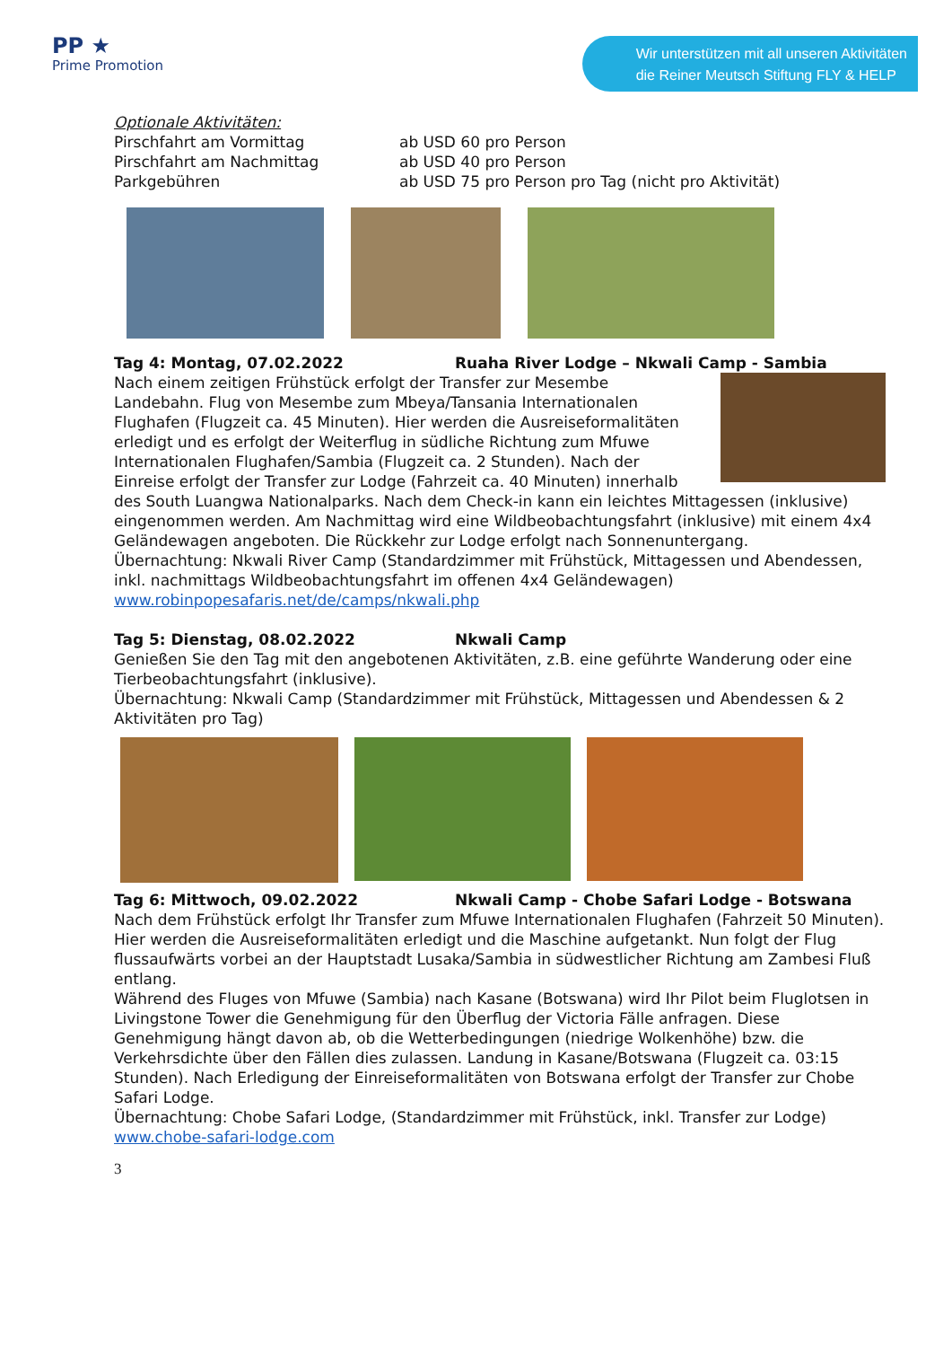PP ★
Prime Promotion
Wir unterstützen mit all unseren Aktivitäten
die Reiner Meutsch Stiftung FLY & HELP
Optionale Aktivitäten:
Pirschfahrt am Vormittag ab USD 60 pro Person
Pirschfahrt am Nachmittag ab USD 40 pro Person
Parkgebühren ab USD 75 pro Person pro Tag (nicht pro Aktivität)
Tag 4: Montag, 07.02.2022 Ruaha River Lodge – Nkwali Camp - Sambia
Nach einem zeitigen Frühstück erfolgt der Transfer zur Mesembe Landebahn. Flug von Mesembe zum Mbeya/Tansania Internationalen Flughafen (Flugzeit ca. 45 Minuten). Hier werden die Ausreiseformalitäten erledigt und es erfolgt der Weiterflug in südliche Richtung zum Mfuwe Internationalen Flughafen/Sambia (Flugzeit ca. 2 Stunden). Nach der Einreise erfolgt der Transfer zur Lodge (Fahrzeit ca. 40 Minuten) innerhalb des South Luangwa Nationalparks. Nach dem Check-in kann ein leichtes Mittagessen (inklusive) eingenommen werden. Am Nachmittag wird eine Wildbeobachtungsfahrt (inklusive) mit einem 4x4 Geländewagen angeboten. Die Rückkehr zur Lodge erfolgt nach Sonnenuntergang.
Übernachtung: Nkwali River Camp (Standardzimmer mit Frühstück, Mittagessen und Abendessen, inkl. nachmittags Wildbeobachtungsfahrt im offenen 4x4 Geländewagen)
www.robinpopesafaris.net/de/camps/nkwali.php
Tag 5: Dienstag, 08.02.2022 Nkwali Camp
Genießen Sie den Tag mit den angebotenen Aktivitäten, z.B. eine geführte Wanderung oder eine Tierbeobachtungsfahrt (inklusive).
Übernachtung: Nkwali Camp (Standardzimmer mit Frühstück, Mittagessen und Abendessen & 2 Aktivitäten pro Tag)
Tag 6: Mittwoch, 09.02.2022 Nkwali Camp - Chobe Safari Lodge - Botswana
Nach dem Frühstück erfolgt Ihr Transfer zum Mfuwe Internationalen Flughafen (Fahrzeit 50 Minuten). Hier werden die Ausreiseformalitäten erledigt und die Maschine aufgetankt. Nun folgt der Flug flussaufwärts vorbei an der Hauptstadt Lusaka/Sambia in südwestlicher Richtung am Zambesi Fluß entlang.
Während des Fluges von Mfuwe (Sambia) nach Kasane (Botswana) wird Ihr Pilot beim Fluglotsen in Livingstone Tower die Genehmigung für den Überflug der Victoria Fälle anfragen. Diese Genehmigung hängt davon ab, ob die Wetterbedingungen (niedrige Wolkenhöhe) bzw. die Verkehrsdichte über den Fällen dies zulassen. Landung in Kasane/Botswana (Flugzeit ca. 03:15 Stunden). Nach Erledigung der Einreiseformalitäten von Botswana erfolgt der Transfer zur Chobe Safari Lodge.
Übernachtung: Chobe Safari Lodge, (Standardzimmer mit Frühstück, inkl. Transfer zur Lodge)
www.chobe-safari-lodge.com
3